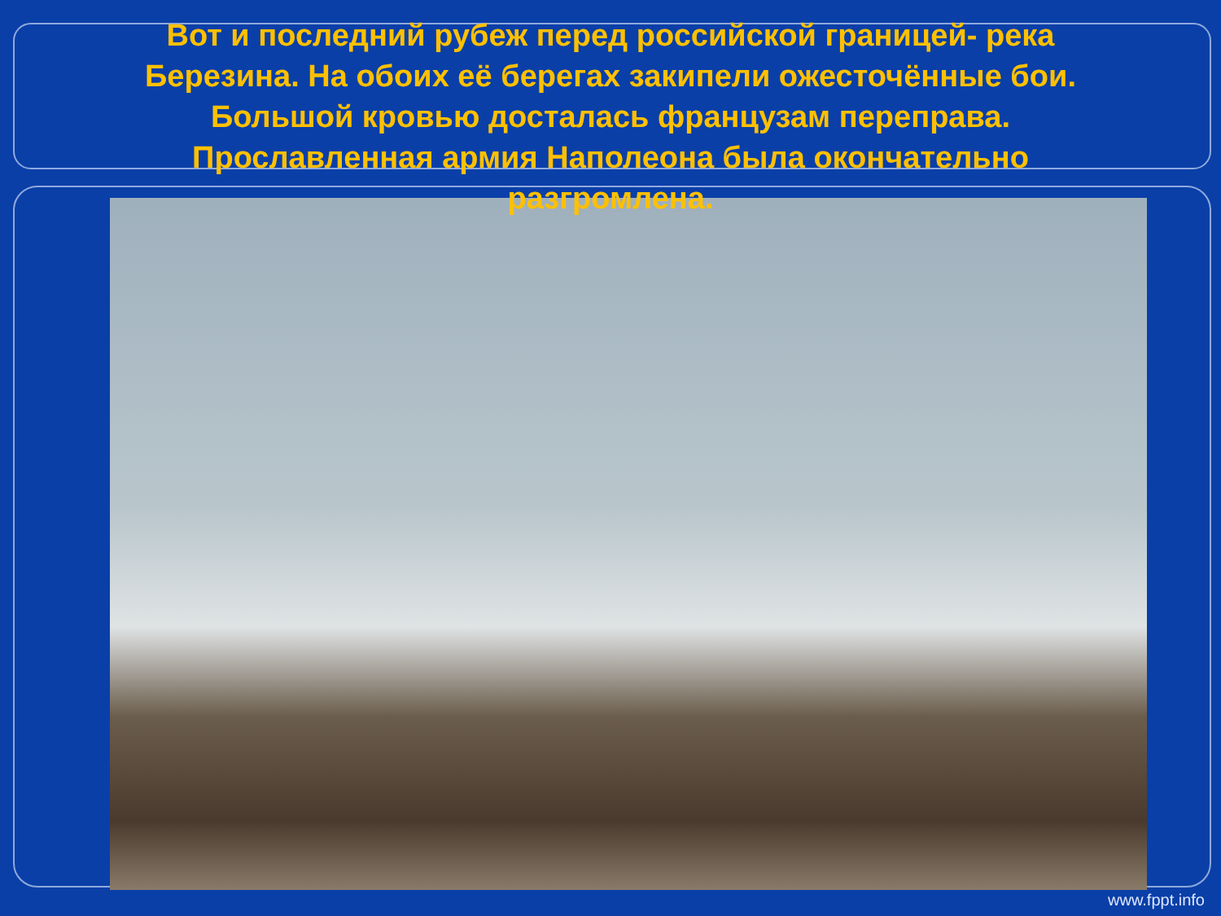Вот и последний рубеж перед российской границей- река Березина. На обоих её берегах закипели ожесточённые бои. Большой кровью досталась французам переправа. Прославленная армия Наполеона была окончательно разгромлена.
www.fppt.info